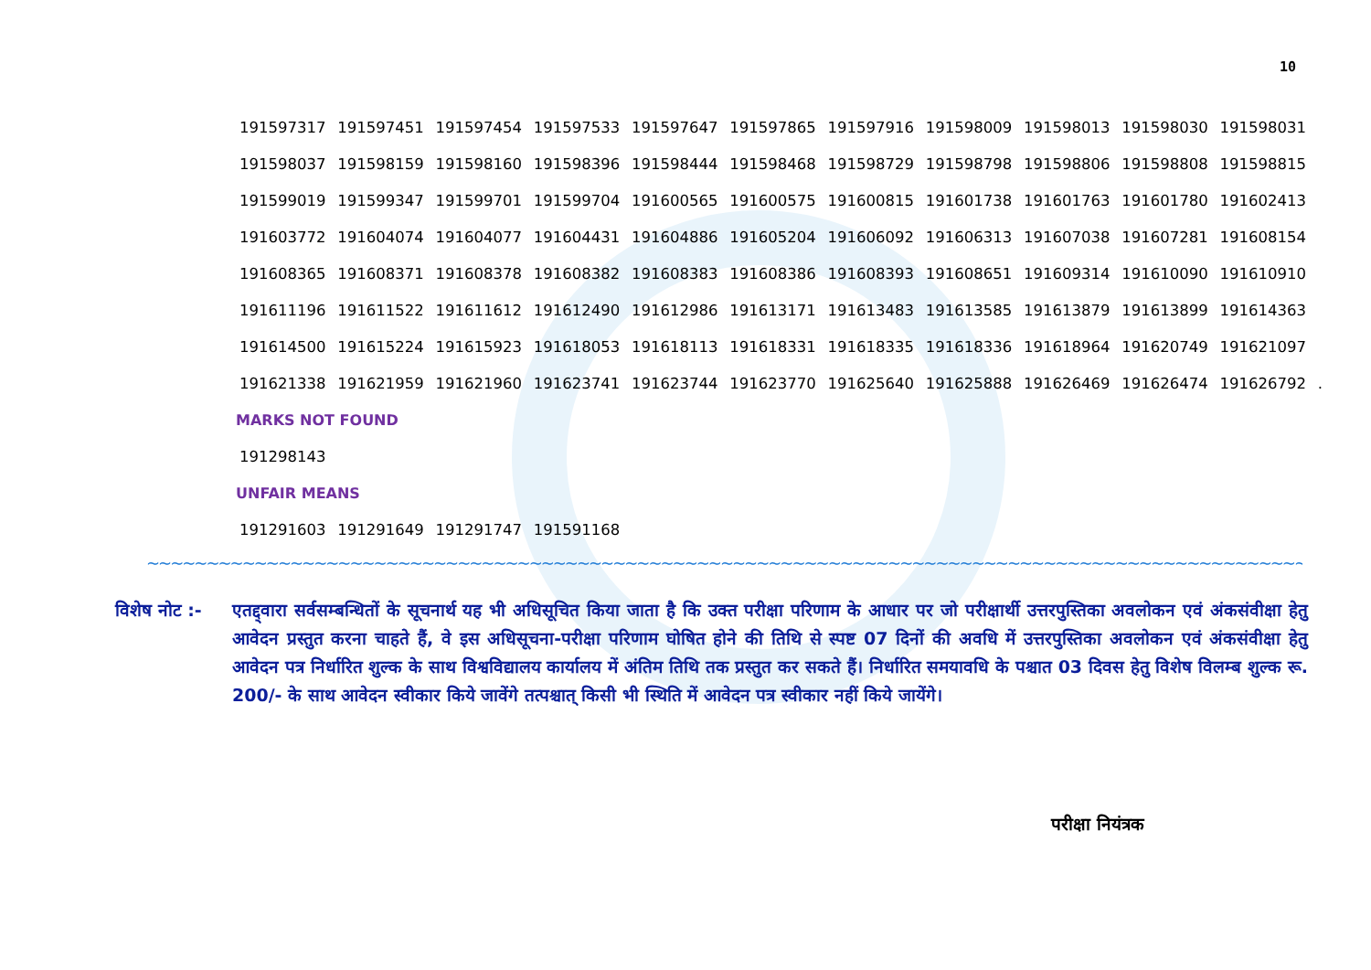10
191597317 191597451 191597454 191597533 191597647 191597865 191597916 191598009 191598013 191598030 191598031
191598037 191598159 191598160 191598396 191598444 191598468 191598729 191598798 191598806 191598808 191598815
191599019 191599347 191599701 191599704 191600565 191600575 191600815 191601738 191601763 191601780 191602413
191603772 191604074 191604077 191604431 191604886 191605204 191606092 191606313 191607038 191607281 191608154
191608365 191608371 191608378 191608382 191608383 191608386 191608393 191608651 191609314 191610090 191610910
191611196 191611522 191611612 191612490 191612986 191613171 191613483 191613585 191613879 191613899 191614363
191614500 191615224 191615923 191618053 191618113 191618331 191618335 191618336 191618964 191620749 191621097
191621338 191621959 191621960 191623741 191623744 191623770 191625640 191625888 191626469 191626474 191626792 .
MARKS NOT FOUND
191298143
UNFAIR MEANS
191291603 191291649 191291747 191591168
~~~~~~~~~~~~~~~~~~~~~~~~~~~~~~~~~~~~~~~~~~~~~~~~~~~~~~~~~~~~~~~~~~~~~~~~~~~~~~~~~~~~~~~~~~~~~~~~~~~~~~~~~~~~~~~~~~~~~~~
विशेष नोट :-
एतद्द्वारा सर्वसम्बन्धितों के सूचनार्थ यह भी अधिसूचित किया जाता है कि उक्त परीक्षा परिणाम के आधार पर जो परीक्षार्थी उत्तरपुस्तिका अवलोकन एवं अंकसंवीक्षा हेतु आवेदन प्रस्तुत करना चाहते हैं, वे इस अधिसूचना-परीक्षा परिणाम घोषित होने की तिथि से स्पष्ट 07 दिनों की अवधि में उत्तरपुस्तिका अवलोकन एवं अंकसंवीक्षा हेतु आवेदन पत्र निर्धारित शुल्क के साथ विश्वविद्यालय कार्यालय में अंतिम तिथि तक प्रस्तुत कर सकते हैं। निर्धारित समयावधि के पश्चात 03 दिवस हेतु विशेष विलम्ब शुल्क रू. 200/- के साथ आवेदन स्वीकार किये जावेंगे तत्पश्चात् किसी भी स्थिति में आवेदन पत्र स्वीकार नहीं किये जायेंगे।
परीक्षा नियंत्रक